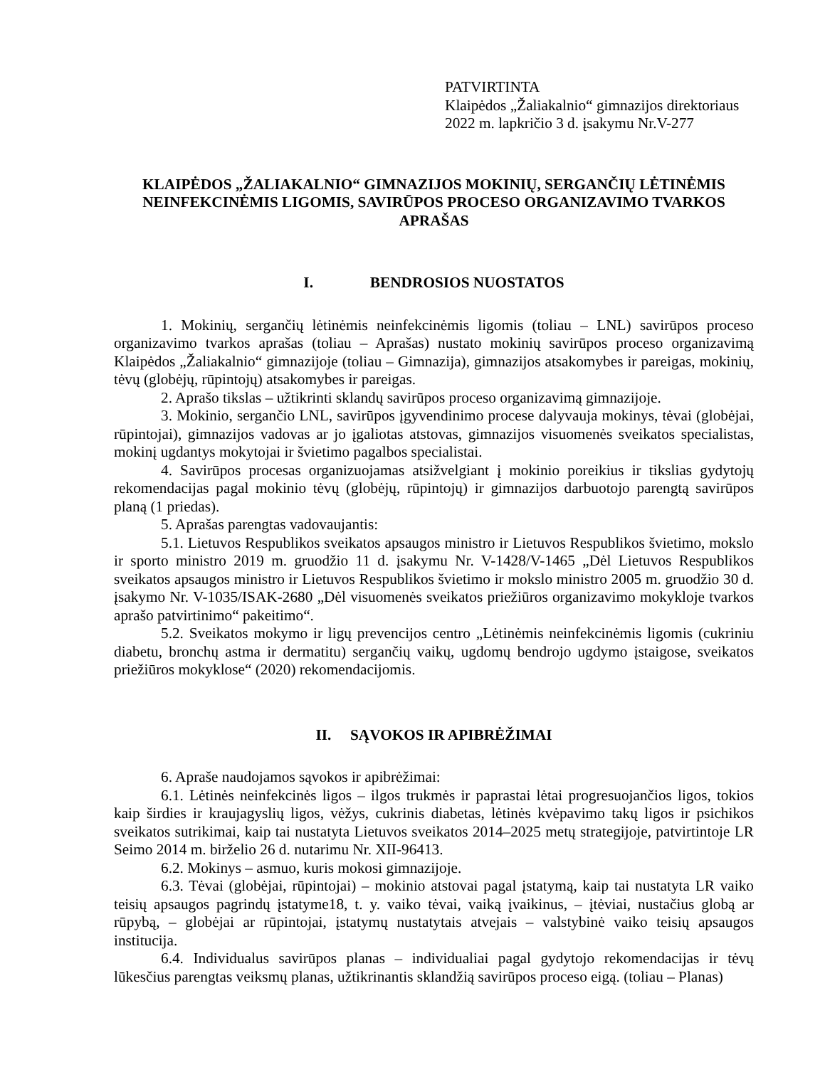PATVIRTINTA
Klaipėdos „Žaliakalnio“ gimnazijos direktoriaus
2022 m. lapkričio 3 d. įsakymu Nr.V-277
KLAIPĖDOS „ŽALIAKALNIO“ GIMNAZIJOS MOKINIŲ, SERGANČIŲ LĖTINĖMIS NEINFEKCINĖMIS LIGOMIS, SAVIRŪPOS PROCESO ORGANIZAVIMO TVARKOS APRAŠAS
I. BENDROSIOS NUOSTATOS
1. Mokinių, sergančių lėtinėmis neinfekcinėmis ligomis (toliau – LNL) savirūpos proceso organizavimo tvarkos aprašas (toliau – Aprašas) nustato mokinių savirūpos proceso organizavimą Klaipėdos „Žaliakalnio“ gimnazijoje (toliau – Gimnazija), gimnazijos atsakomybes ir pareigas, mokinių, tėvų (globėjų, rūpintojų) atsakomybes ir pareigas.
2. Aprašo tikslas – užtikrinti sklandų savirūpos proceso organizavimą gimnazijoje.
3. Mokinio, sergančio LNL, savirūpos įgyvendinimo procese dalyvauja mokinys, tėvai (globėjai, rūpintojai), gimnazijos vadovas ar jo įgaliotas atstovas, gimnazijos visuomenės sveikatos specialistas, mokinį ugdantys mokytojai ir švietimo pagalbos specialistai.
4. Savirūpos procesas organizuojamas atsižvelgiant į mokinio poreikius ir tikslias gydytojų rekomendacijas pagal mokinio tėvų (globėjų, rūpintojų) ir gimnazijos darbuotojo parengtą savirūpos planą (1 priedas).
5. Aprašas parengtas vadovaujantis:
5.1. Lietuvos Respublikos sveikatos apsaugos ministro ir Lietuvos Respublikos švietimo, mokslo ir sporto ministro 2019 m. gruodžio 11 d. įsakymu Nr. V-1428/V-1465 „Dėl Lietuvos Respublikos sveikatos apsaugos ministro ir Lietuvos Respublikos švietimo ir mokslo ministro 2005 m. gruodžio 30 d. įsakymo Nr. V-1035/ISAK-2680 „Dėl visuomenės sveikatos priežiūros organizavimo mokykloje tvarkos aprašo patvirtinimo“ pakeitimo“.
5.2. Sveikatos mokymo ir ligų prevencijos centro „Lėtinėmis neinfekcinėmis ligomis (cukriniu diabetu, bronchų astma ir dermatitu) sergančių vaikų, ugdomų bendrojo ugdymo įstaigose, sveikatos priežiūros mokyklose“ (2020) rekomendacijomis.
II. SĄVOKOS IR APIBRĖŽIMAI
6. Apraše naudojamos sąvokos ir apibrėžimai:
6.1. Lėtinės neinfekcinės ligos – ilgos trukmės ir paprastai lėtai progresuojančios ligos, tokios kaip širdies ir kraujagyslių ligos, vėžys, cukrinis diabetas, lėtinės kvėpavimo takų ligos ir psichikos sveikatos sutrikimai, kaip tai nustatyta Lietuvos sveikatos 2014–2025 metų strategijoje, patvirtintoje LR Seimo 2014 m. birželio 26 d. nutarimu Nr. XII-96413.
6.2. Mokinys – asmuo, kuris mokosi gimnazijoje.
6.3. Tėvai (globėjai, rūpintojai) – mokinio atstovai pagal įstatymą, kaip tai nustatyta LR vaiko teisių apsaugos pagrindų įstatyme18, t. y. vaiko tėvai, vaiką įvaikinus, – įtėviai, nustačius globą ar rūpybą, – globėjai ar rūpintojai, įstatymų nustatytais atvejais – valstybinė vaiko teisių apsaugos institucija.
6.4. Individualus savirūpos planas – individualiai pagal gydytojo rekomendacijas ir tėvų lūkesčius parengtas veiksmų planas, užtikrinantis sklandžią savirūpos proceso eigą. (toliau – Planas)